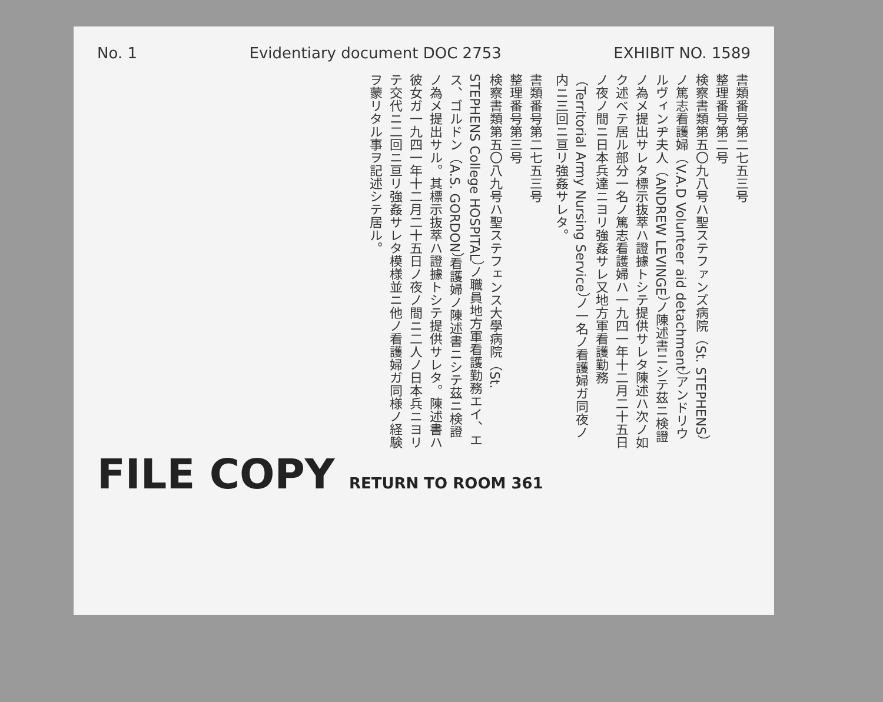No. 1 Evidentiary document DOC 2753 EXHIBIT NO. 1589
書類番号第二七五三号
整理番号第二号
検察書類第五〇九八号ハ聖ステファンズ病院（St. STEPHENS）ノ篤志看護婦（V.A.D Volunteer aid detachment）アンドリウ ルヴィンヂ夫人（ANDREW LEVINGE）ノ陳述書ニシテ茲ニ検證ノ為メ提出サレタ標示抜萃ハ證據トシテ提供サレタ陳述ハ次ノ如ク述ベテ居ル部分一名ノ篤志看護婦ハ一九四一年十二月二十五日ノ夜ノ間ニ日本兵達ニヨリ強姦サレ又地方軍看護勤務（Territorial Army Nursing Service）ノ一名ノ看護婦ガ同夜ノ内ニ三回ニ亘リ強姦サレタ。
書類番号第二七五三号
整理番号第三号
検察書類第五〇八九号ハ聖ステフェンス大學病院（St. STEPHENS College HOSPITAL）ノ職員地方軍看護勤務エイ、エス、ゴルドン（A.S. GORDON）看護婦ノ陳述書ニシテ茲ニ検證ノ為メ提出サル。其標示抜萃ハ證據トシテ提供サレタ。陳述書ハ彼女ガ一九四一年十二月二十五日ノ夜ノ間ニ二人ノ日本兵ニヨリテ交代ニ二回ニ亘リ強姦サレタ模様並ニ他ノ看護婦ガ同様ノ経験ヲ蒙リタル事ヲ記述シテ居ル。
FILE COPY RETURN TO ROOM 361